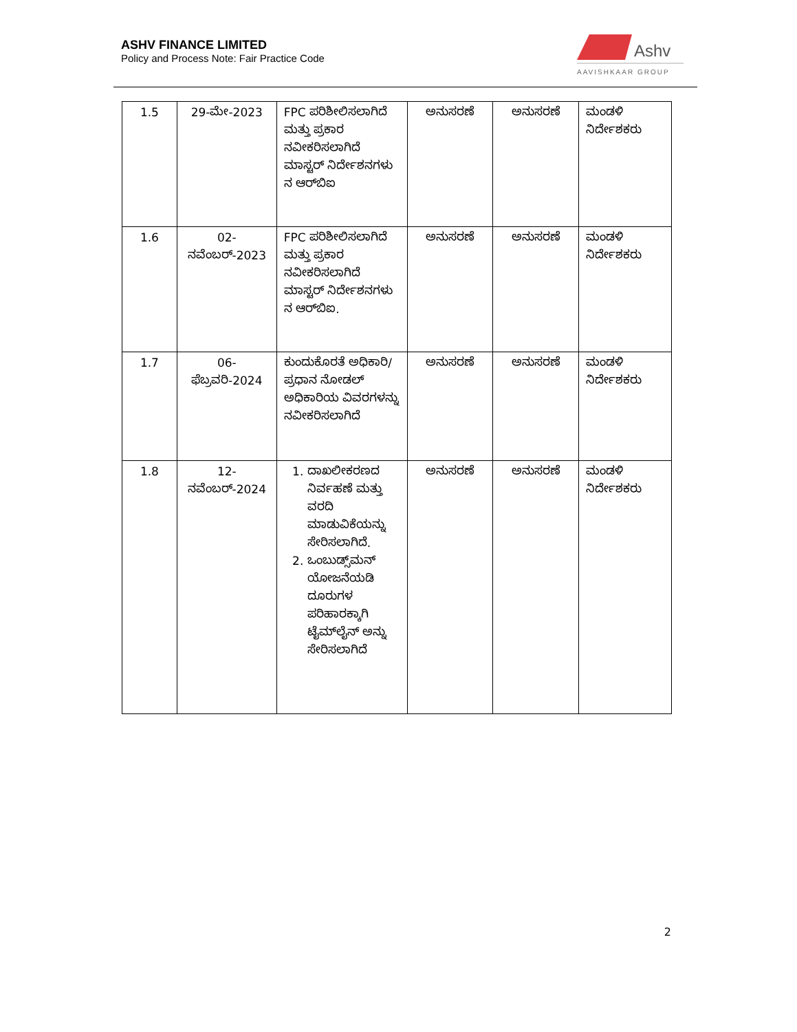ASHV FINANCE LIMITED
Policy and Process Note: Fair Practice Code
Ashv
AAVISHKAAR GROUP
| 1.5 | 29-ಮೇ-2023 | FPC ಪರಿಶೀಲಿಸಲಾಗಿದೆ ಮತ್ತು ಪ್ರಕಾರ ನವೀಕರಿಸಲಾಗಿದೆ ಮಾಸ್ಟರ್ ನಿರ್ದೇಶನಗಳು ನ ಆರ್‌ಬಿಐ | ಅನುಸರಣೆ | ಅನುಸರಣೆ | ಮಂಡಳಿ ನಿರ್ದೇಶಕರು |
| 1.6 | 02-ನವೆಂಬರ್-2023 | FPC ಪರಿಶೀಲಿಸಲಾಗಿದೆ ಮತ್ತು ಪ್ರಕಾರ ನವೀಕರಿಸಲಾಗಿದೆ ಮಾಸ್ಟರ್ ನಿರ್ದೇಶನಗಳು ನ ಆರ್‌ಬಿಐ. | ಅನುಸರಣೆ | ಅನುಸರಣೆ | ಮಂಡಳಿ ನಿರ್ದೇಶಕರು |
| 1.7 | 06-ಫೆಬ್ರವರಿ-2024 | ಕುಂದುಕೊರತೆ ಅಧಿಕಾರಿ/ ಪ್ರಧಾನ ನೋಡಲ್ ಅಧಿಕಾರಿಯ ವಿವರಗಳನ್ನು ನವೀಕರಿಸಲಾಗಿದೆ | ಅನುಸರಣೆ | ಅನುಸರಣೆ | ಮಂಡಳಿ ನಿರ್ದೇಶಕರು |
| 1.8 | 12-ನವೆಂಬರ್-2024 | 1. ದಾಖಲೀಕರಣದ ನಿರ್ವಹಣೆ ಮತ್ತು ವರದಿ ಮಾಡುವಿಕೆಯನ್ನು ಸೇರಿಸಲಾಗಿದೆ. 2. ಒಂಬುಡ್ಸ್‌ಮನ್ ಯೋಜನೆಯಡಿ ದೂರುಗಳ ಪರಿಹಾರಕ್ಕಾಗಿ ಟೈಮ್‌ಲೈನ್ ಅನ್ನು ಸೇರಿಸಲಾಗಿದೆ | ಅನುಸರಣೆ | ಅನುಸರಣೆ | ಮಂಡಳಿ ನಿರ್ದೇಶಕರು |
2